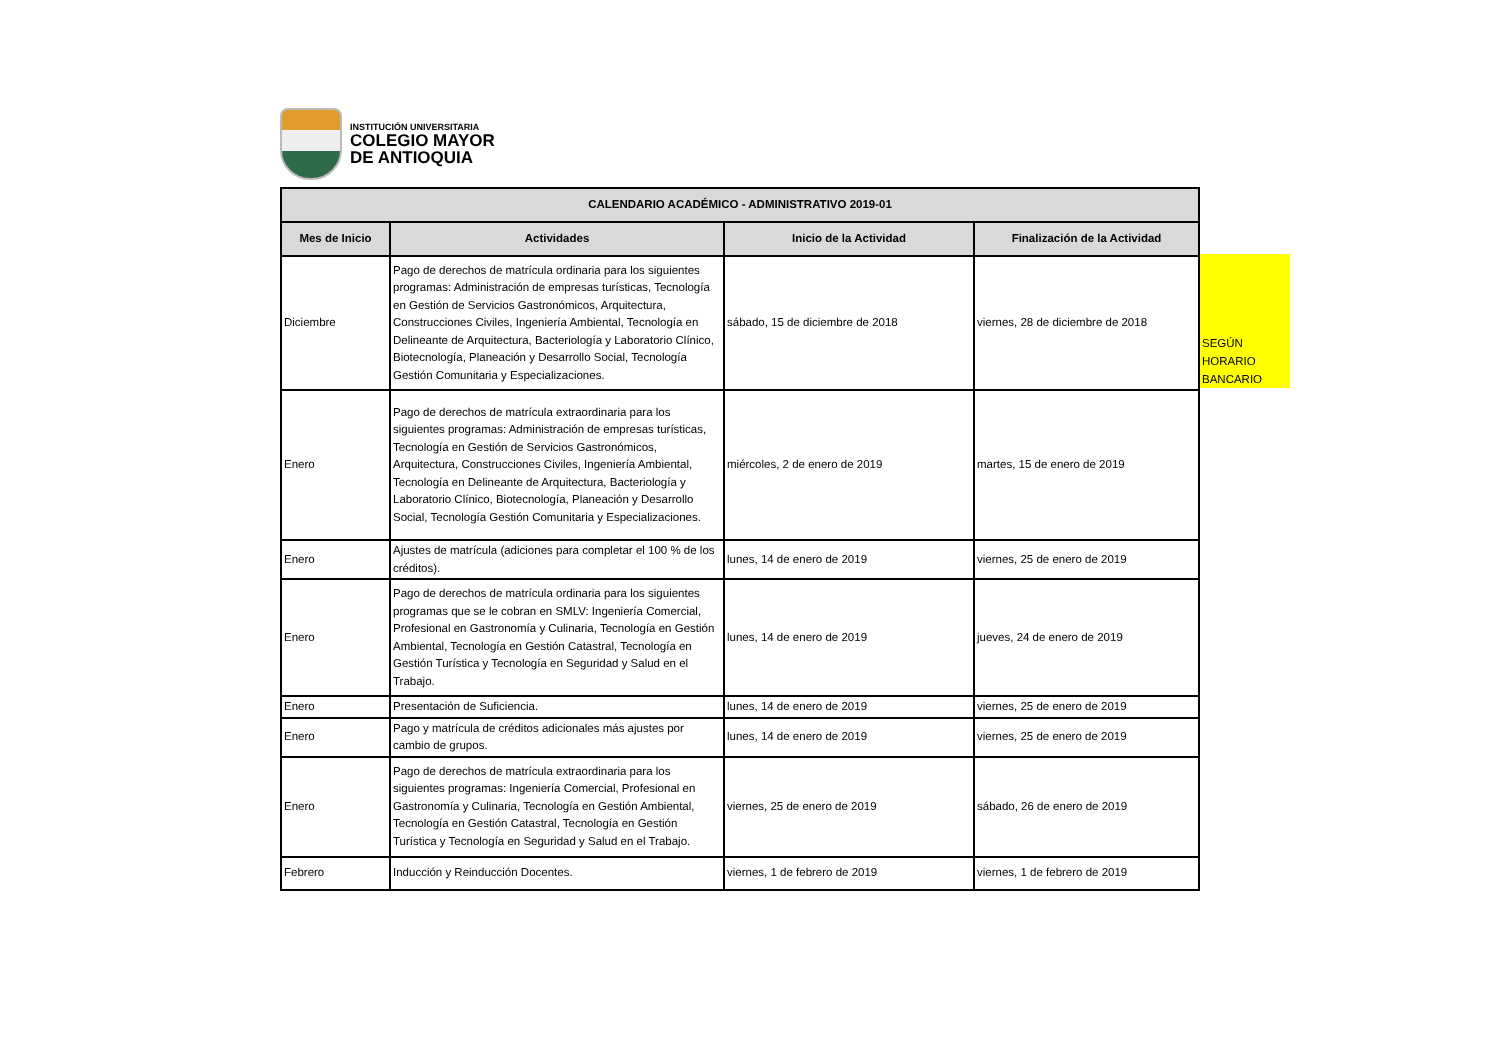INSTITUCIÓN UNIVERSITARIA
COLEGIO MAYOR
DE ANTIOQUIA
| CALENDARIO ACADÉMICO - ADMINISTRATIVO 2019-01 | | | |
| --- | --- | --- | --- |
| Mes de Inicio | Actividades | Inicio de la Actividad | Finalización de la Actividad |
| Diciembre | Pago de derechos de matrícula ordinaria para los siguientes programas: Administración de empresas turísticas, Tecnología en Gestión de Servicios Gastronómicos, Arquitectura, Construcciones Civiles, Ingeniería Ambiental, Tecnología en Delineante de Arquitectura, Bacteriología y Laboratorio Clínico, Biotecnología, Planeación y Desarrollo Social, Tecnología Gestión Comunitaria y Especializaciones. | sábado, 15 de diciembre de 2018 | viernes, 28 de diciembre de 2018 |
| Enero | Pago de derechos de matrícula extraordinaria para los siguientes programas: Administración de empresas turísticas, Tecnología en Gestión de Servicios Gastronómicos, Arquitectura, Construcciones Civiles, Ingeniería Ambiental, Tecnología en Delineante de Arquitectura, Bacteriología y Laboratorio Clínico, Biotecnología, Planeación y Desarrollo Social, Tecnología Gestión Comunitaria y Especializaciones. | miércoles, 2 de enero de 2019 | martes, 15 de enero de 2019 |
| Enero | Ajustes de matrícula (adiciones para completar el 100 % de los créditos). | lunes, 14 de enero de 2019 | viernes, 25 de enero de 2019 |
| Enero | Pago de derechos de matrícula ordinaria para los siguientes programas que se le cobran en SMLV: Ingeniería Comercial, Profesional en Gastronomía y Culinaria, Tecnología en Gestión Ambiental, Tecnología en Gestión Catastral, Tecnología en Gestión Turística y Tecnología en Seguridad y Salud en el Trabajo. | lunes, 14 de enero de 2019 | jueves, 24 de enero de 2019 |
| Enero | Presentación de Suficiencia. | lunes, 14 de enero de 2019 | viernes, 25 de enero de 2019 |
| Enero | Pago y matrícula de créditos adicionales más ajustes por cambio de grupos. | lunes, 14 de enero de 2019 | viernes, 25 de enero de 2019 |
| Enero | Pago de derechos de matrícula extraordinaria para los siguientes programas: Ingeniería Comercial, Profesional en Gastronomía y Culinaria, Tecnología en Gestión Ambiental, Tecnología en Gestión Catastral, Tecnología en Gestión Turística y Tecnología en Seguridad y Salud en el Trabajo. | viernes, 25 de enero de 2019 | sábado, 26 de enero de 2019 |
| Febrero | Inducción y Reinducción Docentes. | viernes, 1 de febrero de 2019 | viernes, 1 de febrero de 2019 |
SEGÚN
HORARIO
BANCARIO